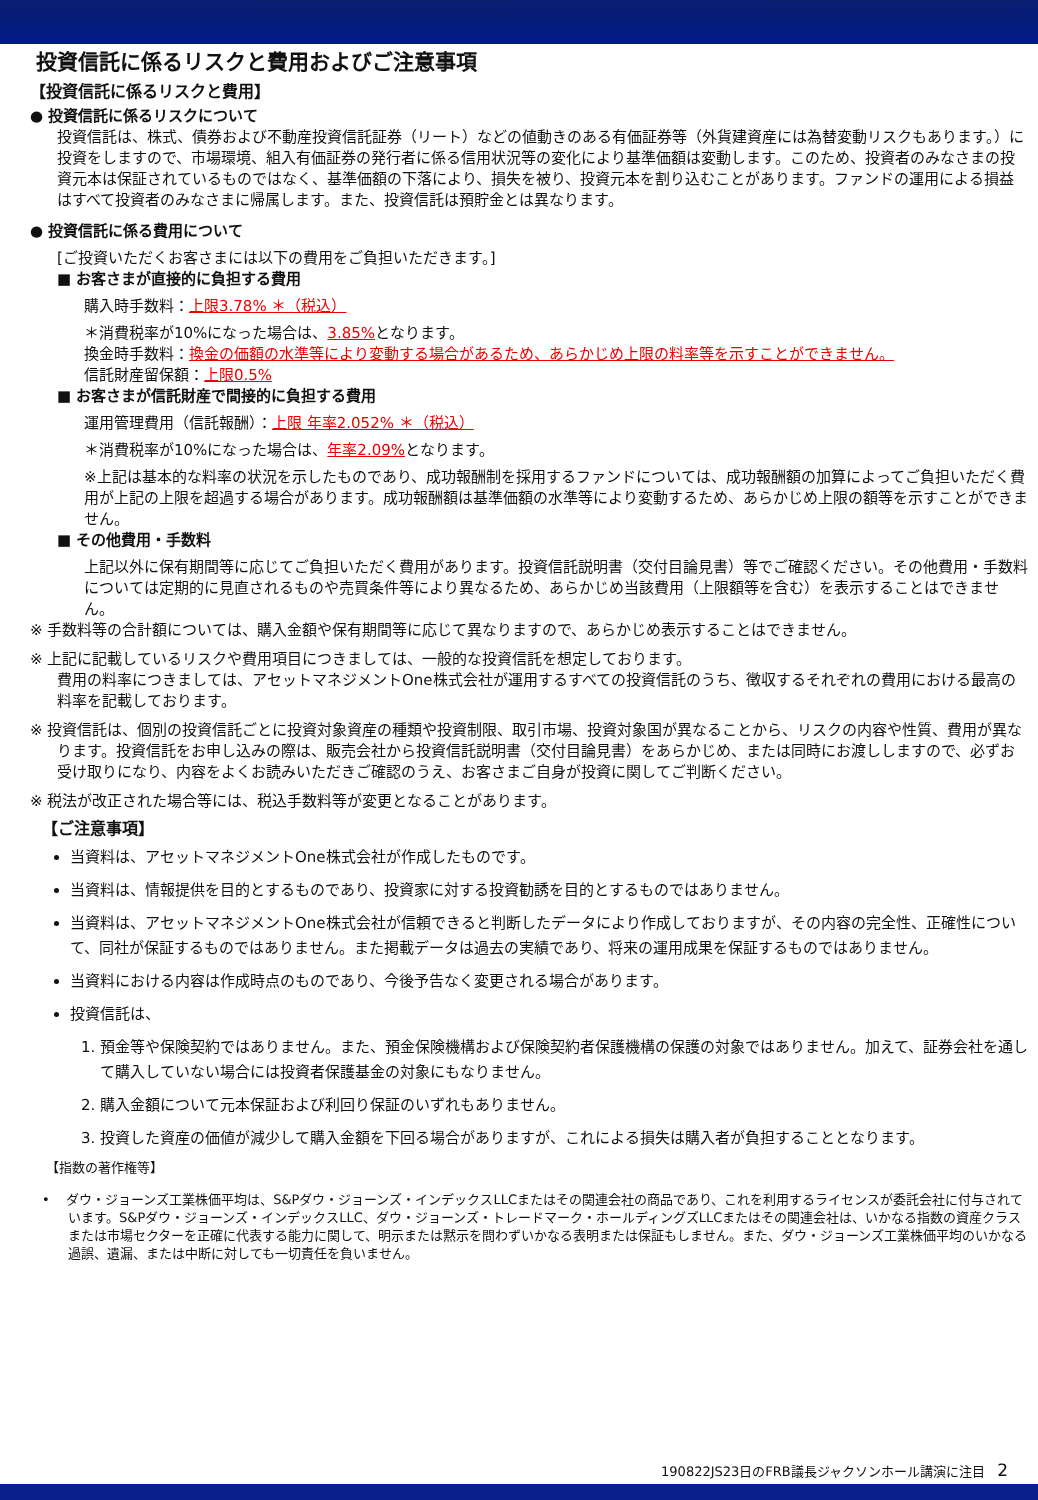投資信託に係るリスクと費用およびご注意事項
【投資信託に係るリスクと費用】
● 投資信託に係るリスクについて
投資信託は、株式、債券および不動産投資信託証券（リート）などの値動きのある有価証券等（外貨建資産には為替変動リスクもあります。）に投資をしますので、市場環境、組入有価証券の発行者に係る信用状況等の変化により基準価額は変動します。このため、投資者のみなさまの投資元本は保証されているものではなく、基準価額の下落により、損失を被り、投資元本を割り込むことがあります。ファンドの運用による損益はすべて投資者のみなさまに帰属します。また、投資信託は預貯金とは異なります。
● 投資信託に係る費用について
[ご投資いただくお客さまには以下の費用をご負担いただきます。]
■ お客さまが直接的に負担する費用
購入時手数料：上限3.78% ＊（税込）
＊消費税率が10%になった場合は、3.85% となります。
換金時手数料：換金の価額の水準等により変動する場合があるため、あらかじめ上限の料率等を示すことができません。
信託財産留保額：上限0.5%
■ お客さまが信託財産で間接的に負担する費用
運用管理費用（信託報酬）：上限 年率2.052% ＊（税込）
＊消費税率が10%になった場合は、年率2.09% となります。
※上記は基本的な料率の状況を示したものであり、成功報酬制を採用するファンドについては、成功報酬額の加算によってご負担いただく費用が上記の上限を超過する場合があります。成功報酬額は基準価額の水準等により変動するため、あらかじめ上限の額等を示すことができません。
■ その他費用・手数料
上記以外に保有期間等に応じてご負担いただく費用があります。投資信託説明書（交付目論見書）等でご確認ください。その他費用・手数料については定期的に見直されるものや売買条件等により異なるため、あらかじめ当該費用（上限額等を含む）を表示することはできません。
※ 手数料等の合計額については、購入金額や保有期間等に応じて異なりますので、あらかじめ表示することはできません。
※ 上記に記載しているリスクや費用項目につきましては、一般的な投資信託を想定しております。
費用の料率につきましては、アセットマネジメントOne株式会社が運用するすべての投資信託のうち、徴収するそれぞれの費用における最高の料率を記載しております。
※ 投資信託は、個別の投資信託ごとに投資対象資産の種類や投資制限、取引市場、投資対象国が異なることから、リスクの内容や性質、費用が異なります。投資信託をお申し込みの際は、販売会社から投資信託説明書（交付目論見書）をあらかじめ、または同時にお渡ししますので、必ずお受け取りになり、内容をよくお読みいただきご確認のうえ、お客さまご自身が投資に関してご判断ください。
※ 税法が改正された場合等には、税込手数料等が変更となることがあります。
【ご注意事項】
当資料は、アセットマネジメントOne株式会社が作成したものです。
当資料は、情報提供を目的とするものであり、投資家に対する投資勧誘を目的とするものではありません。
当資料は、アセットマネジメントOne株式会社が信頼できると判断したデータにより作成しておりますが、その内容の完全性、正確性について、同社が保証するものではありません。また掲載データは過去の実績であり、将来の運用成果を保証するものではありません。
当資料における内容は作成時点のものであり、今後予告なく変更される場合があります。
投資信託は、
1. 預金等や保険契約ではありません。また、預金保険機構および保険契約者保護機構の保護の対象ではありません。加えて、証券会社を通して購入していない場合には投資者保護基金の対象にもなりません。
2. 購入金額について元本保証および利回り保証のいずれもありません。
3. 投資した資産の価値が減少して購入金額を下回る場合がありますが、これによる損失は購入者が負担することとなります。
【指数の著作権等】
• ダウ・ジョーンズ工業株価平均は、S&Pダウ・ジョーンズ・インデックスLLCまたはその関連会社の商品であり、これを利用するライセンスが委託会社に付与されています。S&Pダウ・ジョーンズ・インデックスLLC、ダウ・ジョーンズ・トレードマーク・ホールディングズLLCまたはその関連会社は、いかなる指数の資産クラスまたは市場セクターを正確に代表する能力に関して、明示または黙示を問わずいかなる表明または保証もしません。また、ダウ・ジョーンズ工業株価平均のいかなる過誤、遺漏、または中断に対しても一切責任を負いません。
190822JS23日のFRB議長ジャクソンホール講演に注目 2